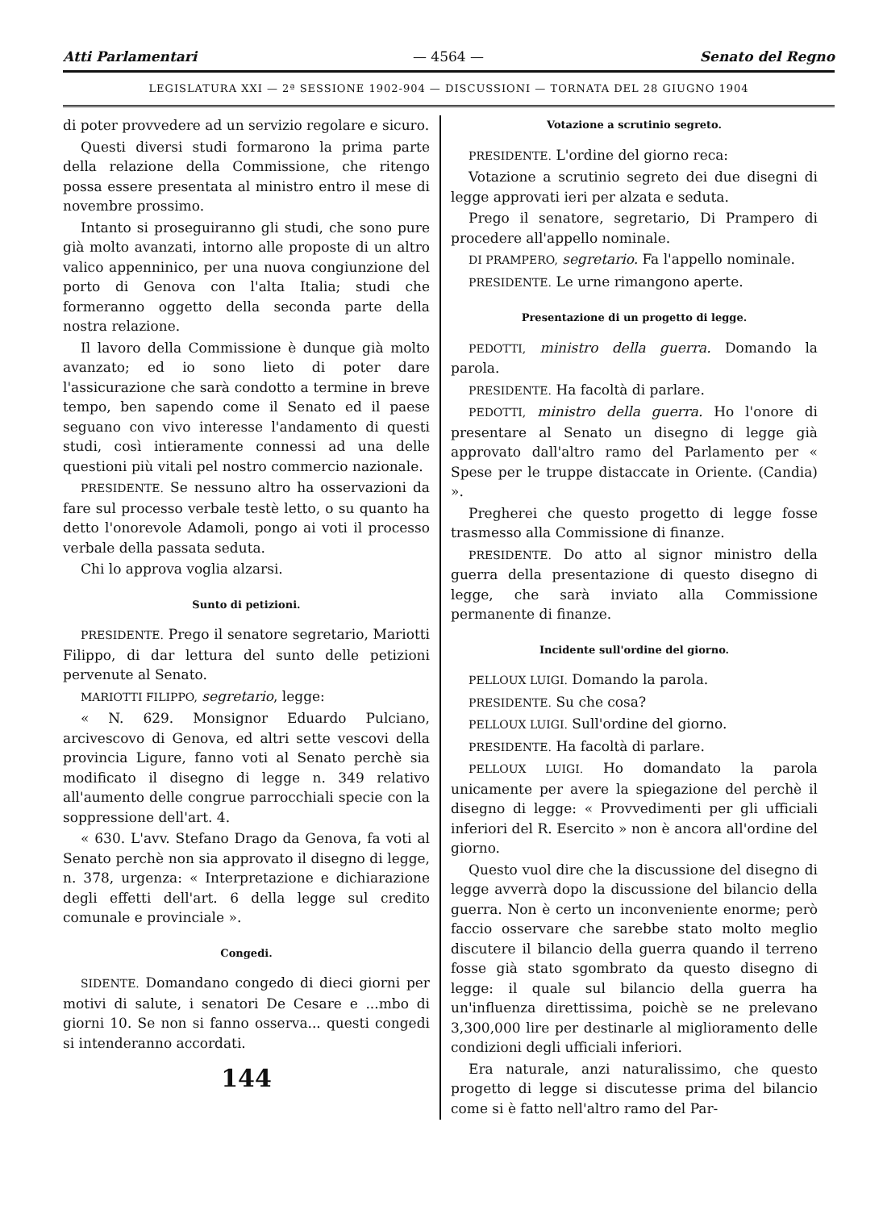Atti Parlamentari — 4564 — Senato del Regno
LEGISLATURA XXI — 2ª SESSIONE 1902-904 — DISCUSSIONI — TORNATA DEL 28 GIUGNO 1904
di poter provvedere ad un servizio regolare e sicuro.
Questi diversi studi formarono la prima parte della relazione della Commissione, che ritengo possa essere presentata al ministro entro il mese di novembre prossimo.
Intanto si proseguiranno gli studi, che sono pure già molto avanzati, intorno alle proposte di un altro valico appenninico, per una nuova congiunzione del porto di Genova con l'alta Italia; studi che formeranno oggetto della seconda parte della nostra relazione.
Il lavoro della Commissione è dunque già molto avanzato; ed io sono lieto di poter dare l'assicurazione che sarà condotto a termine in breve tempo, ben sapendo come il Senato ed il paese seguano con vivo interesse l'andamento di questi studi, così intieramente connessi ad una delle questioni più vitali pel nostro commercio nazionale.
PRESIDENTE. Se nessuno altro ha osservazioni da fare sul processo verbale testè letto, o su quanto ha detto l'onorevole Adamoli, pongo ai voti il processo verbale della passata seduta.
Chi lo approva voglia alzarsi.
Sunto di petizioni.
PRESIDENTE. Prego il senatore segretario, Mariotti Filippo, di dar lettura del sunto delle petizioni pervenute al Senato.
MARIOTTI FILIPPO, segretario, legge:
« N. 629. Monsignor Eduardo Pulciano, arcivescovo di Genova, ed altri sette vescovi della provincia Ligure, fanno voti al Senato perchè sia modificato il disegno di legge n. 349 relativo all'aumento delle congrue parrocchiali specie con la soppressione dell'art. 4.
« 630. L'avv. Stefano Drago da Genova, fa voti al Senato perchè non sia approvato il disegno di legge, n. 378, urgenza: « Interpretazione e dichiarazione degli effetti dell'art. 6 della legge sul credito comunale e provinciale ».
Congedi.
SIDENTE. Domandano congedo di dieci giorni per motivi di salute, i senatori De Cesare e ...mbo di giorni 10. Se non si fanno osserva... questi congedi si intenderanno accordati.
144
Votazione a scrutinio segreto.
PRESIDENTE. L'ordine del giorno reca:
Votazione a scrutinio segreto dei due disegni di legge approvati ieri per alzata e seduta.
Prego il senatore, segretario, Di Prampero di procedere all'appello nominale.
DI PRAMPERO, segretario. Fa l'appello nominale.
PRESIDENTE. Le urne rimangono aperte.
Presentazione di un progetto di legge.
PEDOTTI, ministro della guerra. Domando la parola.
PRESIDENTE. Ha facoltà di parlare.
PEDOTTI, ministro della guerra. Ho l'onore di presentare al Senato un disegno di legge già approvato dall'altro ramo del Parlamento per « Spese per le truppe distaccate in Oriente. (Candia) ».
Pregherei che questo progetto di legge fosse trasmesso alla Commissione di finanze.
PRESIDENTE. Do atto al signor ministro della guerra della presentazione di questo disegno di legge, che sarà inviato alla Commissione permanente di finanze.
Incidente sull'ordine del giorno.
PELLOUX LUIGI. Domando la parola.
PRESIDENTE. Su che cosa?
PELLOUX LUIGI. Sull'ordine del giorno.
PRESIDENTE. Ha facoltà di parlare.
PELLOUX LUIGI. Ho domandato la parola unicamente per avere la spiegazione del perchè il disegno di legge: « Provvedimenti per gli ufficiali inferiori del R. Esercito » non è ancora all'ordine del giorno.
Questo vuol dire che la discussione del disegno di legge avverrà dopo la discussione del bilancio della guerra. Non è certo un inconveniente enorme; però faccio osservare che sarebbe stato molto meglio discutere il bilancio della guerra quando il terreno fosse già stato sgombrato da questo disegno di legge: il quale sul bilancio della guerra ha un'influenza direttissima, poichè se ne prelevano 3,300,000 lire per destinarle al miglioramento delle condizioni degli ufficiali inferiori.
Era naturale, anzi naturalissimo, che questo progetto di legge si discutesse prima del bilancio come si è fatto nell'altro ramo del Par-